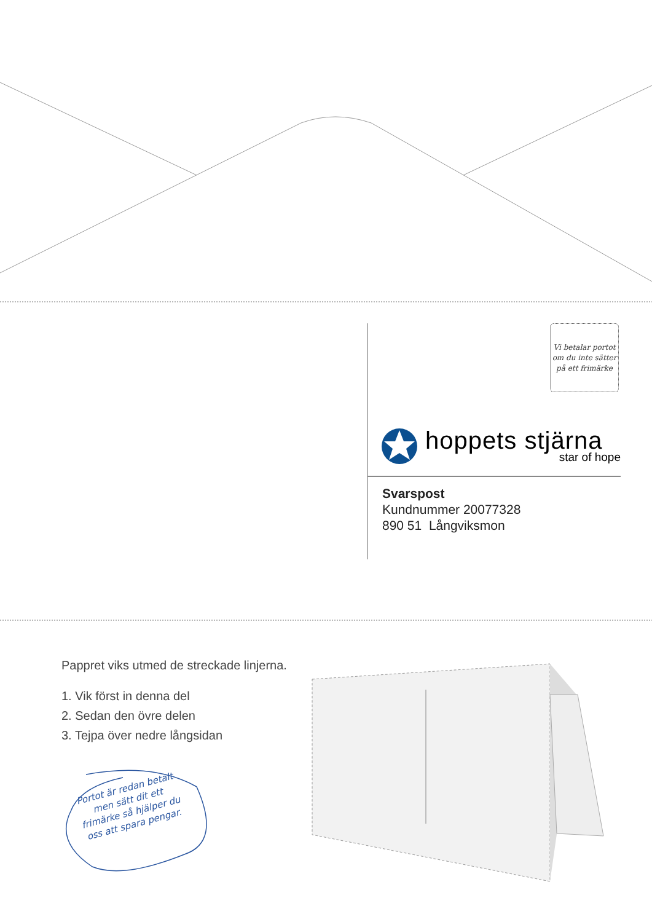Vi betalar portot
om du inte sätter
på ett frimärke
hoppets stjärna
star of hope
Svarspost
Kundnummer 20077328
890 51 Långviksmon
Pappret viks utmed de streckade linjerna.
1. Vik först in denna del
2. Sedan den övre delen
3. Tejpa över nedre långsidan
Portot är redan betalt
men sätt dit ett
frimärke så hjälper du
oss att spara pengar.